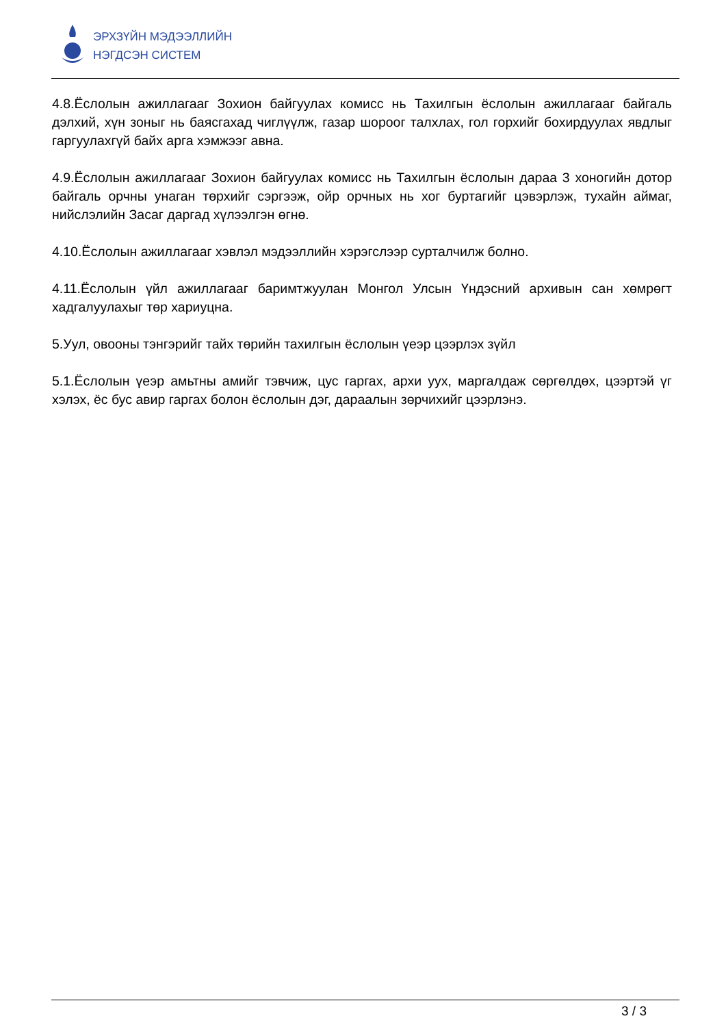ЭРХЗҮЙН МЭДЭЭЛЛИЙН
НЭГДСЭН СИСТЕМ
4.8.Ёслолын ажиллагааг Зохион байгуулах комисс нь Тахилгын ёслолын ажиллагааг байгаль дэлхий, хүн зоныг нь баясгахад чиглүүлж, газар шороог талхлах, гол горхийг бохирдуулах явдлыг гаргуулахгүй байх арга хэмжээг авна.
4.9.Ёслолын ажиллагааг Зохион байгуулах комисс нь Тахилгын ёслолын дараа 3 хоногийн дотор байгаль орчны унаган төрхийг сэргээж, ойр орчных нь хог буртагийг цэвэрлэж, тухайн аймаг, нийслэлийн Засаг даргад хүлээлгэн өгнө.
4.10.Ёслолын ажиллагааг хэвлэл мэдээллийн хэрэгслээр сурталчилж болно.
4.11.Ёслолын үйл ажиллагааг баримтжуулан Монгол Улсын Үндэсний архивын сан хөмрөгт хадгалуулахыг төр хариуцна.
5.Уул, овооны тэнгэрийг тайх төрийн тахилгын ёслолын үеэр цээрлэх зүйл
5.1.Ёслолын үеэр амьтны амийг тэвчиж, цус гаргах, архи уух, маргалдаж сөргөлдөх, цээртэй үг хэлэх, ёс бус авир гаргах болон ёслолын дэг, дараалын зөрчихийг цээрлэнэ.
3 / 3